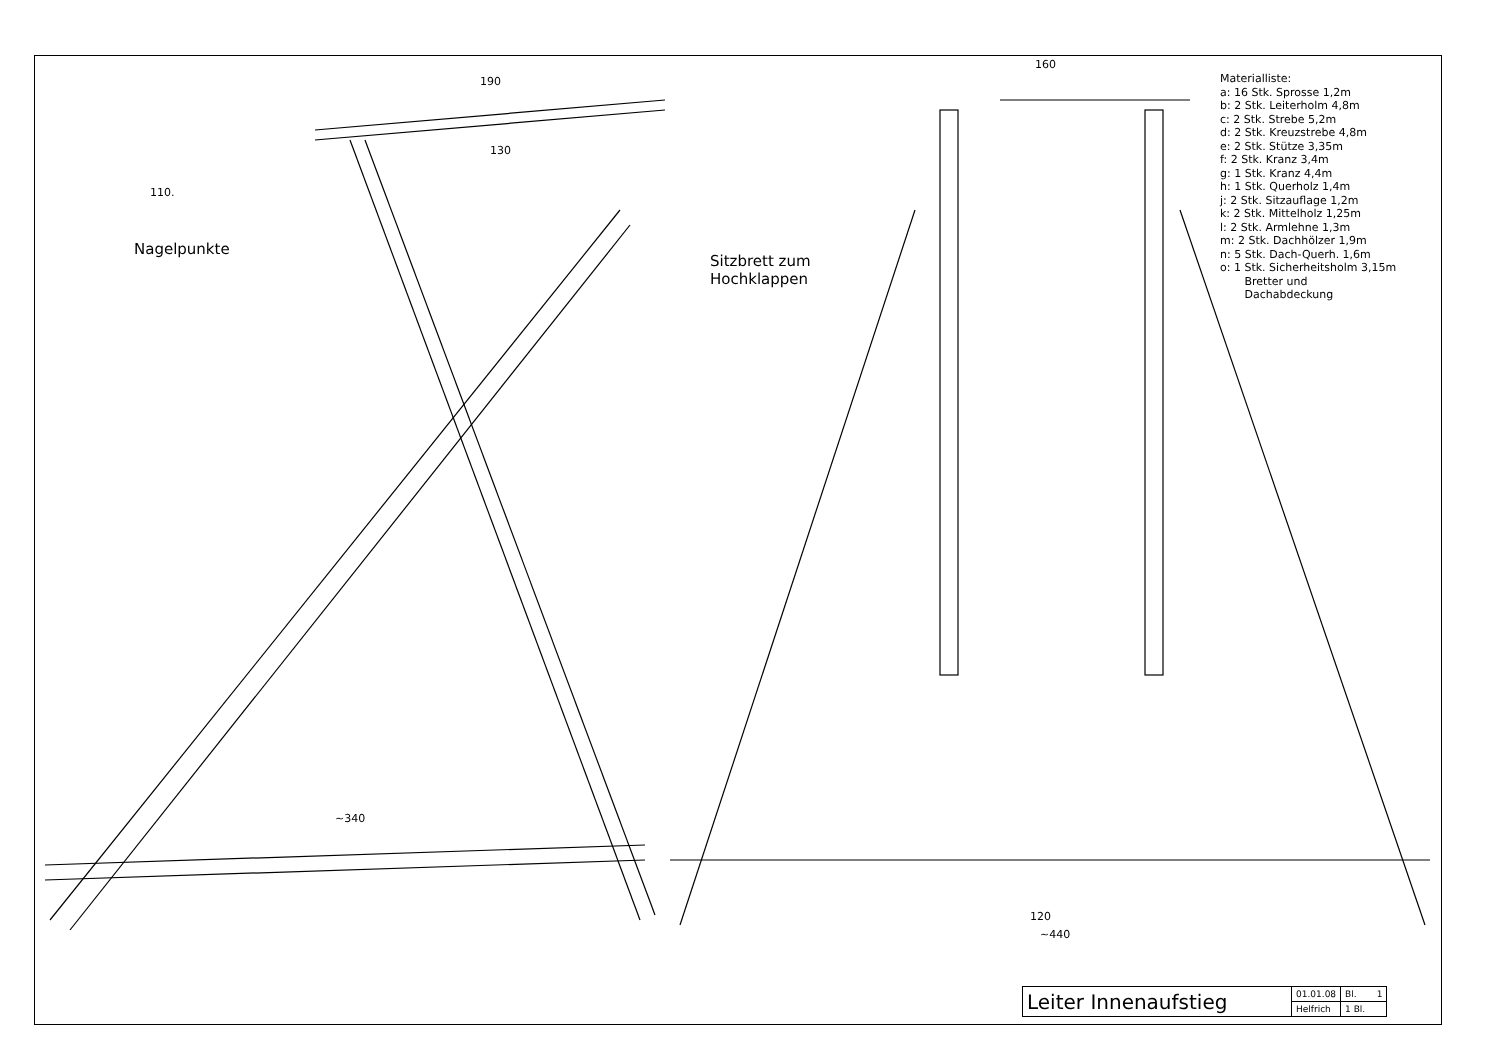Nagelpunkte
Sitzbrett zum
Hochklappen
190
130
110.
~340
160
120
~440
Materialliste:
a: 16 Stk. Sprosse 1,2m
b: 2 Stk. Leiterholm 4,8m
c: 2 Stk. Strebe 5,2m
d: 2 Stk. Kreuzstrebe 4,8m
e: 2 Stk. Stütze 3,35m
f: 2 Stk. Kranz 3,4m
g: 1 Stk. Kranz 4,4m
h: 1 Stk. Querholz 1,4m
j: 2 Stk. Sitzauflage 1,2m
k: 2 Stk. Mittelholz 1,25m
l: 2 Stk. Armlehne 1,3m
m: 2 Stk. Dachhölzer 1,9m
n: 5 Stk. Dach-Querh. 1,6m
o: 1 Stk. Sicherheitsholm 3,15m
Bretter und
Dachabdeckung
| Leiter Innenaufstieg | 01.01.08 | Bl. 1 |
| | Helfrich | 1 Bl. |